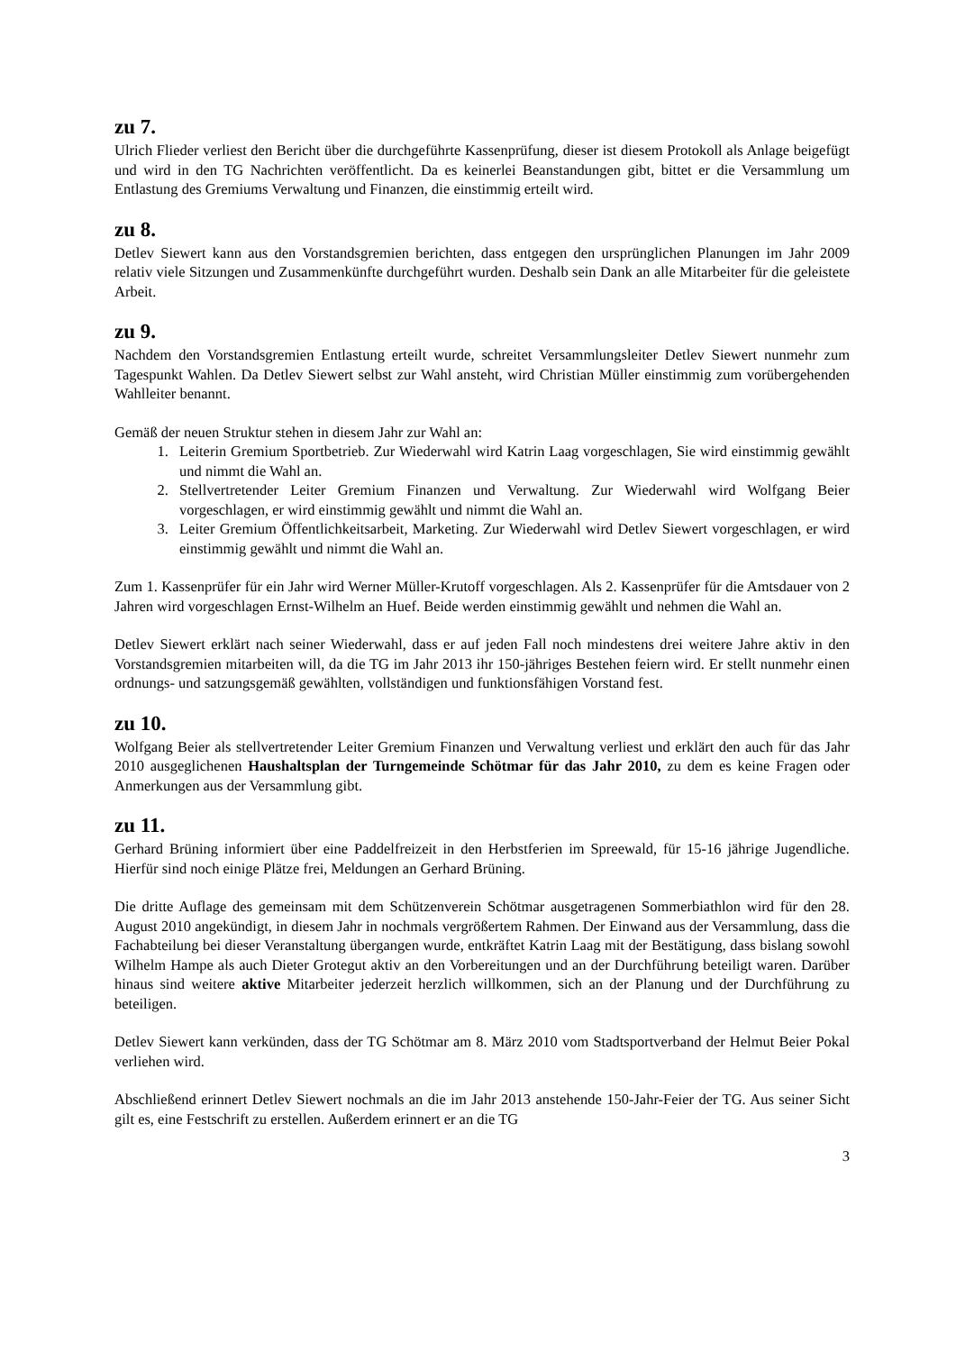zu 7.
Ulrich Flieder verliest den Bericht über die durchgeführte Kassenprüfung, dieser ist diesem Protokoll als Anlage beigefügt und wird in den TG Nachrichten veröffentlicht. Da es keinerlei Beanstandungen gibt, bittet er die Versammlung um Entlastung des Gremiums Verwaltung und Finanzen, die einstimmig erteilt wird.
zu 8.
Detlev Siewert kann aus den Vorstandsgremien berichten, dass entgegen den ursprünglichen Planungen im Jahr 2009 relativ viele Sitzungen und Zusammenkünfte durchgeführt wurden. Deshalb sein Dank an alle Mitarbeiter für die geleistete Arbeit.
zu 9.
Nachdem den Vorstandsgremien Entlastung erteilt wurde, schreitet Versammlungsleiter Detlev Siewert nunmehr zum Tagespunkt Wahlen. Da Detlev Siewert selbst zur Wahl ansteht, wird Christian Müller einstimmig zum vorübergehenden Wahlleiter benannt.
Gemäß der neuen Struktur stehen in diesem Jahr zur Wahl an:
1. Leiterin Gremium Sportbetrieb. Zur Wiederwahl wird Katrin Laag vorgeschlagen, Sie wird einstimmig gewählt und nimmt die Wahl an.
2. Stellvertretender Leiter Gremium Finanzen und Verwaltung. Zur Wiederwahl wird Wolfgang Beier vorgeschlagen, er wird einstimmig gewählt und nimmt die Wahl an.
3. Leiter Gremium Öffentlichkeitsarbeit, Marketing. Zur Wiederwahl wird Detlev Siewert vorgeschlagen, er wird einstimmig gewählt und nimmt die Wahl an.
Zum 1. Kassenprüfer für ein Jahr wird Werner Müller-Krutoff vorgeschlagen. Als 2. Kassenprüfer für die Amtsdauer von 2 Jahren wird vorgeschlagen Ernst-Wilhelm an Huef. Beide werden einstimmig gewählt und nehmen die Wahl an.
Detlev Siewert erklärt nach seiner Wiederwahl, dass er auf jeden Fall noch mindestens drei weitere Jahre aktiv in den Vorstandsgremien mitarbeiten will, da die TG im Jahr 2013 ihr 150-jähriges Bestehen feiern wird. Er stellt nunmehr einen ordnungs- und satzungsgemäß gewählten, vollständigen und funktionsfähigen Vorstand fest.
zu 10.
Wolfgang Beier als stellvertretender Leiter Gremium Finanzen und Verwaltung verliest und erklärt den auch für das Jahr 2010 ausgeglichenen Haushaltsplan der Turngemeinde Schötmar für das Jahr 2010, zu dem es keine Fragen oder Anmerkungen aus der Versammlung gibt.
zu 11.
Gerhard Brüning informiert über eine Paddelfreizeit in den Herbstferien im Spreewald, für 15-16 jährige Jugendliche. Hierfür sind noch einige Plätze frei, Meldungen an Gerhard Brüning.
Die dritte Auflage des gemeinsam mit dem Schützenverein Schötmar ausgetragenen Sommerbiathlon wird für den 28. August 2010 angekündigt, in diesem Jahr in nochmals vergrößertem Rahmen. Der Einwand aus der Versammlung, dass die Fachabteilung bei dieser Veranstaltung übergangen wurde, entkräftet Katrin Laag mit der Bestätigung, dass bislang sowohl Wilhelm Hampe als auch Dieter Grotegut aktiv an den Vorbereitungen und an der Durchführung beteiligt waren. Darüber hinaus sind weitere aktive Mitarbeiter jederzeit herzlich willkommen, sich an der Planung und der Durchführung zu beteiligen.
Detlev Siewert kann verkünden, dass der TG Schötmar am 8. März 2010 vom Stadtsportverband der Helmut Beier Pokal verliehen wird.
Abschließend erinnert Detlev Siewert nochmals an die im Jahr 2013 anstehende 150-Jahr-Feier der TG. Aus seiner Sicht gilt es, eine Festschrift zu erstellen. Außerdem erinnert er an die TG
3